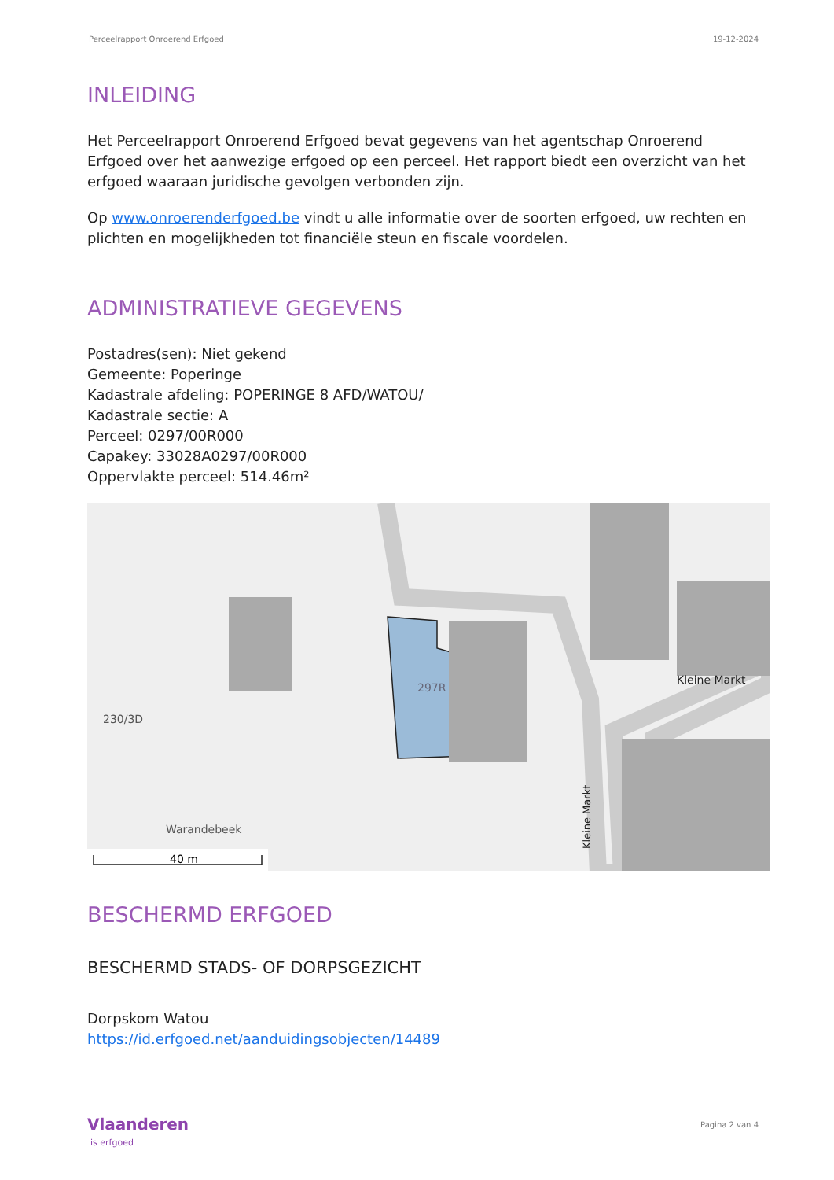Perceelrapport Onroerend Erfgoed 19-12-2024
INLEIDING
Het Perceelrapport Onroerend Erfgoed bevat gegevens van het agentschap Onroerend Erfgoed over het aanwezige erfgoed op een perceel. Het rapport biedt een overzicht van het erfgoed waaraan juridische gevolgen verbonden zijn.
Op www.onroerenderfgoed.be vindt u alle informatie over de soorten erfgoed, uw rechten en plichten en mogelijkheden tot financiële steun en fiscale voordelen.
ADMINISTRATIEVE GEGEVENS
Postadres(sen): Niet gekend
Gemeente: Poperinge
Kadastrale afdeling: POPERINGE 8 AFD/WATOU/
Kadastrale sectie: A
Perceel: 0297/00R000
Capakey: 33028A0297/00R000
Oppervlakte perceel: 514.46m²
297R
230/3D
Kleine Markt
Kleine Markt
Warandebeek
40 m
BESCHERMD ERFGOED
BESCHERMD STADS- OF DORPSGEZICHT
Dorpskom Watou
https://id.erfgoed.net/aanduidingsobjecten/14489
Vlaanderen
is erfgoed
Pagina 2 van 4